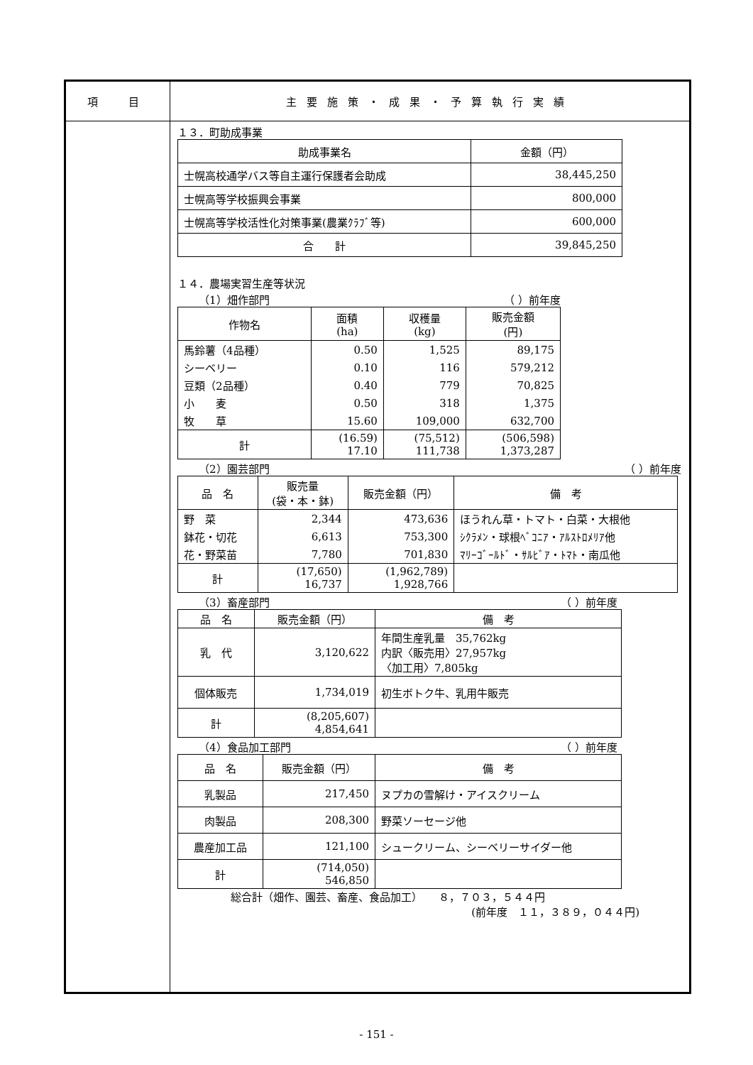項　目 主要施策・成果・予算執行実績
１３．町助成事業
| 助成事業名 | 金額（円） |
| --- | --- |
| 士幌高校通学バス等自主運行保護者会助成 | 38,445,250 |
| 士幌高等学校振興会事業 | 800,000 |
| 士幌高等学校活性化対策事業(農業ｸﾗﾌﾞ等) | 600,000 |
| 合 計 | 39,845,250 |
１４．農場実習生産等状況
（1）畑作部門 （ ）前年度
| 作物名 | 面積 (ha) | 収穫量 (kg) | 販売金額 (円) |
| --- | --- | --- | --- |
| 馬鈴薯（4品種） | 0.50 | 1,525 | 89,175 |
| シーベリー | 0.10 | 116 | 579,212 |
| 豆類（2品種） | 0.40 | 779 | 70,825 |
| 小 麦 | 0.50 | 318 | 1,375 |
| 牧 草 | 15.60 | 109,000 | 632,700 |
| 計 | (16.59) 17.10 | (75,512) 111,738 | (506,598) 1,373,287 |
（2）園芸部門 （ ）前年度
| 品 名 | 販売量 (袋・本・鉢) | 販売金額（円） | 備 考 |
| --- | --- | --- | --- |
| 野 菜 | 2,344 | 473,636 | ほうれん草・トマト・白菜・大根他 |
| 鉢花・切花 | 6,613 | 753,300 | ｼｸﾗﾒﾝ・球根ﾍﾞｺﾆｱ・ｱﾙｽﾄﾛﾒﾘｱ他 |
| 花・野菜苗 | 7,780 | 701,830 | ﾏﾘｰｺﾞｰﾙﾄﾞ・ｻﾙﾋﾞｱ・ﾄﾏﾄ・南瓜他 |
| 計 | (17,650) 16,737 | (1,962,789) 1,928,766 | |
（3）畜産部門 （ ）前年度
| 品 名 | 販売金額（円） | 備 考 |
| --- | --- | --- |
| 乳 代 | 3,120,622 | 年間生産乳量 35,762kg 内訳〈販売用〉27,957kg 〈加工用〉7,805kg |
| 個体販売 | 1,734,019 | 初生ボトク牛、乳用牛販売 |
| 計 | (8,205,607) 4,854,641 | |
（4）食品加工部門 （ ）前年度
| 品 名 | 販売金額（円） | 備 考 |
| --- | --- | --- |
| 乳製品 | 217,450 | ヌプカの雪解け・アイスクリーム |
| 肉製品 | 208,300 | 野菜ソーセージ他 |
| 農産加工品 | 121,100 | シュークリーム、シーベリーサイダー他 |
| 計 | (714,050) 546,850 | |
総合計（畑作、園芸、畜産、食品加工）　　８，７０３，５４４円
(前年度　１１，３８９，０４４円)
- 151 -